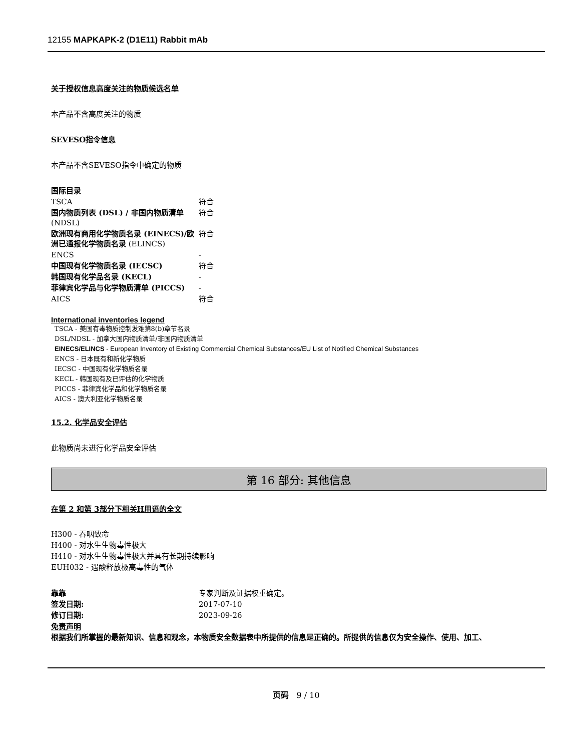12155 MAPKAPK-2 (D1E11) Rabbit mAb
关于授权信息高度关注的物质候选名单
本产品不含高度关注的物质
SEVESO指令信息
本产品不含SEVESO指令中确定的物质
国际目录
| TSCA | 符合 |
| 国内物质列表 (DSL) / 非国内物质清单 (NDSL) | 符合 |
| 欧洲现有商用化学物质名录 (EINECS)/欧洲已通报化学物质名录 (ELINCS) | 符合 |
| ENCS | - |
| 中国现有化学物质名录 (IECSC) | 符合 |
| 韩国现有化学品名录 (KECL) | - |
| 菲律宾化学品与化学物质清单 (PICCS) | - |
| AICS | 符合 |
International inventories legend
TSCA - 美国有毒物质控制发难第8(b)章节名录
DSL/NDSL - 加拿大国内物质清单/非国内物质清单
EINECS/ELINCS - European Inventory of Existing Commercial Chemical Substances/EU List of Notified Chemical Substances
ENCS - 日本既有和新化学物质
IECSC - 中国现有化学物质名录
KECL - 韩国现有及已评估的化学物质
PICCS - 菲律宾化学品和化学物质名录
AICS - 澳大利亚化学物质名录
15.2. 化学品安全评估
此物质尚未进行化学品安全评估
第 16 部分: 其他信息
在第 2 和第 3部分下相关H用语的全文
H300 - 吞咽致命
H400 - 对水生生物毒性极大
H410 - 对水生生物毒性极大并具有长期持续影响
EUH032 - 遇酸释放极高毒性的气体
| 靠靠 | 专家判断及证据权重确定。 |
| 签发日期: | 2017-07-10 |
| 修订日期: | 2023-09-26 |
免责声明
根据我们所掌握的最新知识、信息和观念，本物质安全数据表中所提供的信息是正确的。所提供的信息仅为安全操作、使用、加工、
页码 9 / 10